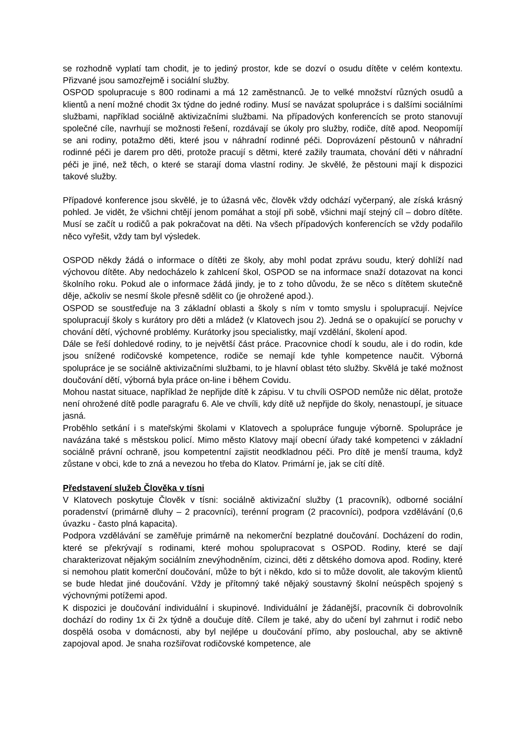se rozhodně vyplatí tam chodit, je to jediný prostor, kde se dozví o osudu dítěte v celém kontextu. Přizvané jsou samozřejmě i sociální služby.
OSPOD spolupracuje s 800 rodinami a má 12 zaměstnanců. Je to velké množství různých osudů a klientů a není možné chodit 3x týdne do jedné rodiny. Musí se navázat spolupráce i s dalšími sociálními službami, například sociálně aktivizačními službami. Na případových konferencích se proto stanovují společné cíle, navrhují se možnosti řešení, rozdávají se úkoly pro služby, rodiče, dítě apod. Neopomíjí se ani rodiny, potažmo děti, které jsou v náhradní rodinné péči. Doprovázení pěstounů v náhradní rodinné péči je darem pro děti, protože pracují s dětmi, které zažily traumata, chování děti v náhradní péči je jiné, než těch, o které se starají doma vlastní rodiny. Je skvělé, že pěstouni mají k dispozici takové služby.
Případové konference jsou skvělé, je to úžasná věc, člověk vždy odchází vyčerpaný, ale získá krásný pohled. Je vidět, že všichni chtějí jenom pomáhat a stojí při sobě, všichni mají stejný cíl – dobro dítěte. Musí se začít u rodičů a pak pokračovat na děti. Na všech případových konferencích se vždy podařilo něco vyřešit, vždy tam byl výsledek.
OSPOD někdy žádá o informace o dítěti ze školy, aby mohl podat zprávu soudu, který dohlíží nad výchovou dítěte. Aby nedocházelo k zahlcení škol, OSPOD se na informace snaží dotazovat na konci školního roku. Pokud ale o informace žádá jindy, je to z toho důvodu, že se něco s dítětem skutečně děje, ačkoliv se nesmí škole přesně sdělit co (je ohrožené apod.).
OSPOD se soustřeďuje na 3 základní oblasti a školy s ním v tomto smyslu i spolupracují. Nejvíce spolupracují školy s kurátory pro děti a mládež (v Klatovech jsou 2). Jedná se o opakující se poruchy v chování dětí, výchovné problémy. Kurátorky jsou specialistky, mají vzdělání, školení apod.
Dále se řeší dohledové rodiny, to je největší část práce. Pracovnice chodí k soudu, ale i do rodin, kde jsou snížené rodičovské kompetence, rodiče se nemají kde tyhle kompetence naučit. Výborná spolupráce je se sociálně aktivizačními službami, to je hlavní oblast této služby. Skvělá je také možnost doučování dětí, výborná byla práce on-line i během Covidu.
Mohou nastat situace, například že nepřijde dítě k zápisu. V tu chvíli OSPOD nemůže nic dělat, protože není ohrožené dítě podle paragrafu 6. Ale ve chvíli, kdy dítě už nepřijde do školy, nenastoupí, je situace jasná.
Proběhlo setkání i s mateřskými školami v Klatovech a spolupráce funguje výborně. Spolupráce je navázána také s městskou policí. Mimo město Klatovy mají obecní úřady také kompetenci v základní sociálně právní ochraně, jsou kompetentní zajistit neodkladnou péči. Pro dítě je menší trauma, když zůstane v obci, kde to zná a nevezou ho třeba do Klatov. Primární je, jak se cítí dítě.
Představení služeb Člověka v tísni
V Klatovech poskytuje Člověk v tísni: sociálně aktivizační služby (1 pracovník), odborné sociální poradenství (primárně dluhy – 2 pracovníci), terénní program (2 pracovníci), podpora vzdělávání (0,6 úvazku - často plná kapacita).
Podpora vzdělávání se zaměřuje primárně na nekomerční bezplatné doučování. Docházení do rodin, které se překrývají s rodinami, které mohou spolupracovat s OSPOD. Rodiny, které se dají charakterizovat nějakým sociálním znevýhodněním, cizinci, děti z dětského domova apod. Rodiny, které si nemohou platit komerční doučování, může to být i někdo, kdo si to může dovolit, ale takovým klientů se bude hledat jiné doučování. Vždy je přítomný také nějaký soustavný školní neúspěch spojený s výchovnými potížemi apod.
K dispozici je doučování individuální i skupinové. Individuální je žádanější, pracovník či dobrovolník dochází do rodiny 1x či 2x týdně a doučuje dítě. Cílem je také, aby do učení byl zahrnut i rodič nebo dospělá osoba v domácnosti, aby byl nejlépe u doučování přímo, aby poslouchal, aby se aktivně zapojoval apod. Je snaha rozšiřovat rodičovské kompetence, ale